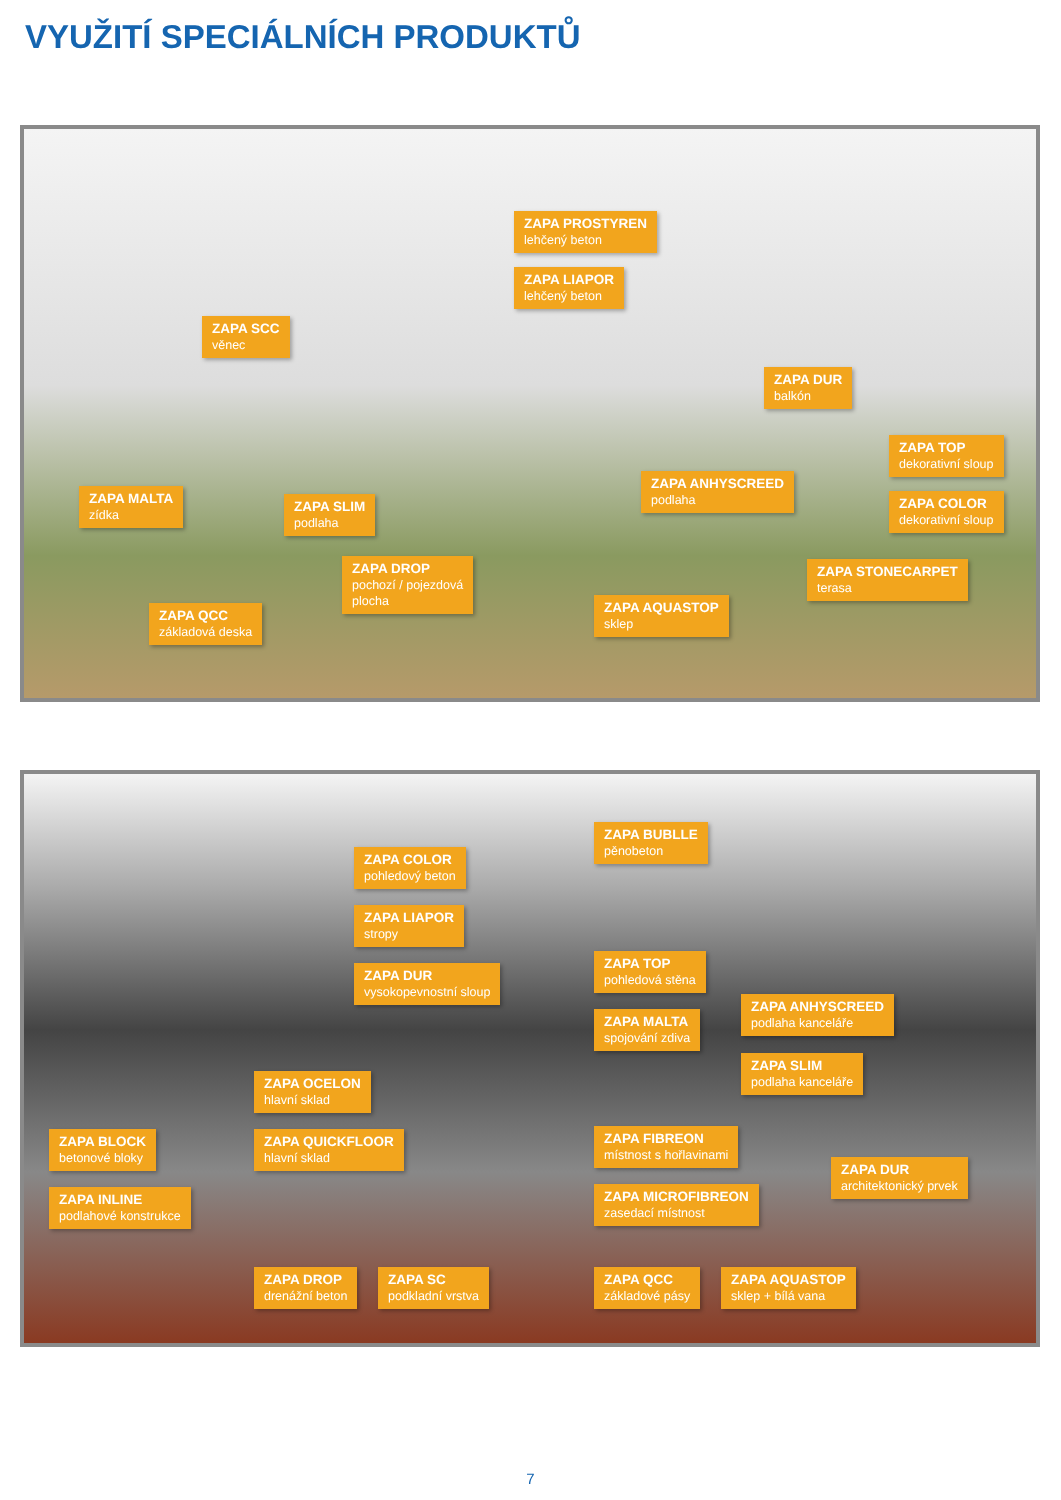VYUŽITÍ SPECIÁLNÍCH PRODUKTŮ
ZAPA PROSTYREN
lehčený beton
ZAPA LIAPOR
lehčený beton
ZAPA SCC
věnec
ZAPA DUR
balkón
ZAPA TOP
dekorativní sloup
ZAPA ANHYSCREED
podlaha
ZAPA COLOR
dekorativní sloup
ZAPA MALTA
zídka
ZAPA SLIM
podlaha
ZAPA DROP
pochozí / pojezdová
plocha
ZAPA STONECARPET
terasa
ZAPA AQUASTOP
sklep
ZAPA QCC
základová deska
ZAPA BUBLLE
pěnobeton
ZAPA COLOR
pohledový beton
ZAPA LIAPOR
stropy
ZAPA DUR
vysokopevnostní sloup
ZAPA TOP
pohledová stěna
ZAPA ANHYSCREED
podlaha kanceláře
ZAPA MALTA
spojování zdiva
ZAPA SLIM
podlaha kanceláře
ZAPA OCELON
hlavní sklad
ZAPA BLOCK
betonové bloky
ZAPA QUICKFLOOR
hlavní sklad
ZAPA FIBREON
místnost s hořlavinami
ZAPA DUR
architektonický prvek
ZAPA INLINE
podlahové konstrukce
ZAPA MICROFIBREON
zasedací místnost
ZAPA DROP
drenážní beton
ZAPA SC
podkladní vrstva
ZAPA QCC
základové pásy
ZAPA AQUASTOP
sklep + bílá vana
7